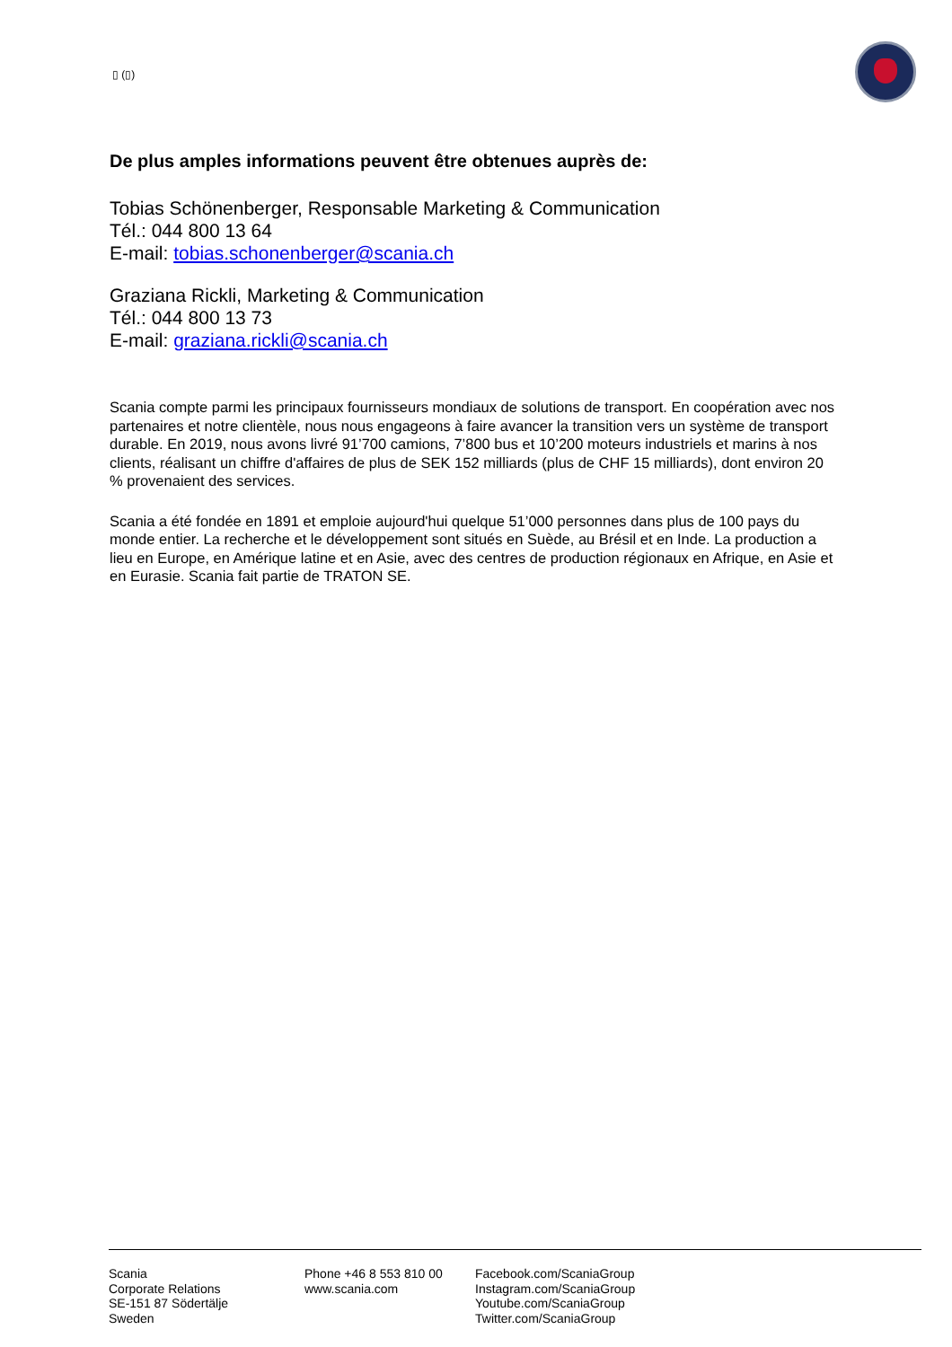▯ (▯)
De plus amples informations peuvent être obtenues auprès de:
Tobias Schönenberger, Responsable Marketing & Communication
Tél.: 044 800 13 64
E-mail: tobias.schonenberger@scania.ch
Graziana Rickli, Marketing & Communication
Tél.: 044 800 13 73
E-mail: graziana.rickli@scania.ch
Scania compte parmi les principaux fournisseurs mondiaux de solutions de transport. En coopération avec nos partenaires et notre clientèle, nous nous engageons à faire avancer la transition vers un système de transport durable. En 2019, nous avons livré 91’700 camions, 7’800 bus et 10’200 moteurs industriels et marins à nos clients, réalisant un chiffre d'affaires de plus de SEK 152 milliards (plus de CHF 15 milliards), dont environ 20 % provenaient des services.
Scania a été fondée en 1891 et emploie aujourd'hui quelque 51’000 personnes dans plus de 100 pays du monde entier. La recherche et le développement sont situés en Suède, au Brésil et en Inde. La production a lieu en Europe, en Amérique latine et en Asie, avec des centres de production régionaux en Afrique, en Asie et en Eurasie. Scania fait partie de TRATON SE.
Scania
Corporate Relations
SE-151 87 Södertälje
Sweden
Phone +46 8 553 810 00
www.scania.com
Facebook.com/ScaniaGroup
Instagram.com/ScaniaGroup
Youtube.com/ScaniaGroup
Twitter.com/ScaniaGroup